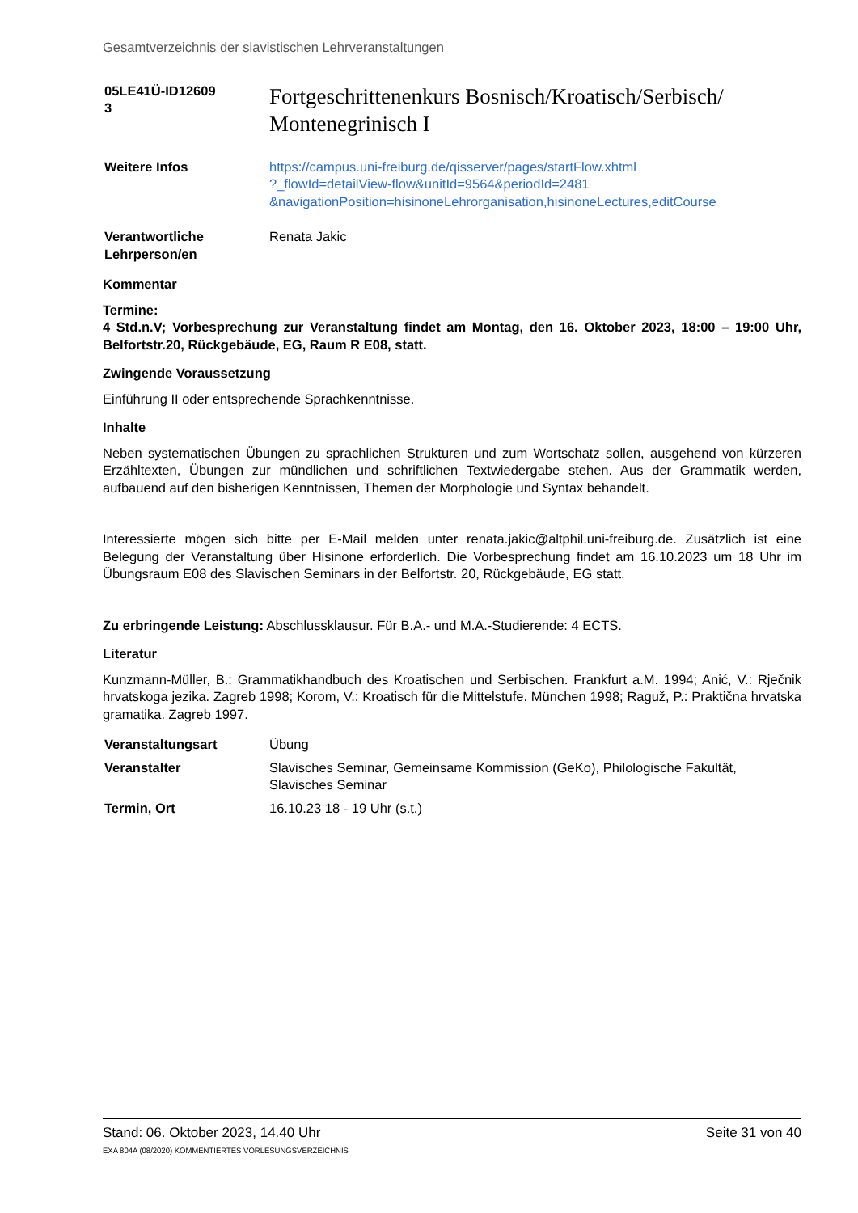Gesamtverzeichnis der slavistischen Lehrveranstaltungen
| 05LE41Ü-ID12609 3 | Fortgeschrittenenkurs Bosnisch/Kroatisch/Serbisch/ Montenegrinisch I |
| Weitere Infos | https://campus.uni-freiburg.de/qisserver/pages/startFlow.xhtml ?_flowId=detailView-flow&unitId=9564&periodId=2481 &navigationPosition=hisinoneLehrorganisation,hisinoneLectures,editCourse |
| Verantwortliche Lehrperson/en | Renata Jakic |
Kommentar
Termine:
4 Std.n.V; Vorbesprechung zur Veranstaltung findet am Montag, den 16. Oktober 2023, 18:00 – 19:00 Uhr, Belfortstr.20, Rückgebäude, EG, Raum R E08, statt.
Zwingende Voraussetzung
Einführung II oder entsprechende Sprachkenntnisse.
Inhalte
Neben systematischen Übungen zu sprachlichen Strukturen und zum Wortschatz sollen, ausgehend von kürzeren Erzähltexten, Übungen zur mündlichen und schriftlichen Textwiedergabe stehen. Aus der Grammatik werden, aufbauend auf den bisherigen Kenntnissen, Themen der Morphologie und Syntax behandelt.
Interessierte mögen sich bitte per E-Mail melden unter renata.jakic@altphil.uni-freiburg.de. Zusätzlich ist eine Belegung der Veranstaltung über Hisinone erforderlich. Die Vorbesprechung findet am 16.10.2023 um 18 Uhr im Übungsraum E08 des Slavischen Seminars in der Belfortstr. 20, Rückgebäude, EG statt.
Zu erbringende Leistung: Abschlussklausur. Für B.A.- und M.A.-Studierende: 4 ECTS.
Literatur
Kunzmann-Müller, B.: Grammatikhandbuch des Kroatischen und Serbischen. Frankfurt a.M. 1994; Anić, V.: Rječnik hrvatskoga jezika. Zagreb 1998; Korom, V.: Kroatisch für die Mittelstufe. München 1998; Raguž, P.: Praktična hrvatska gramatika. Zagreb 1997.
| Veranstaltungsart | Übung |
| Veranstalter | Slavisches Seminar, Gemeinsame Kommission (GeKo), Philologische Fakultät, Slavisches Seminar |
| Termin, Ort | 16.10.23 18 - 19 Uhr (s.t.) |
Stand: 06. Oktober 2023, 14.40 Uhr Seite 31 von 40
EXA 804A (08/2020) KOMMENTIERTES VORLESUNGSVERZEICHNIS